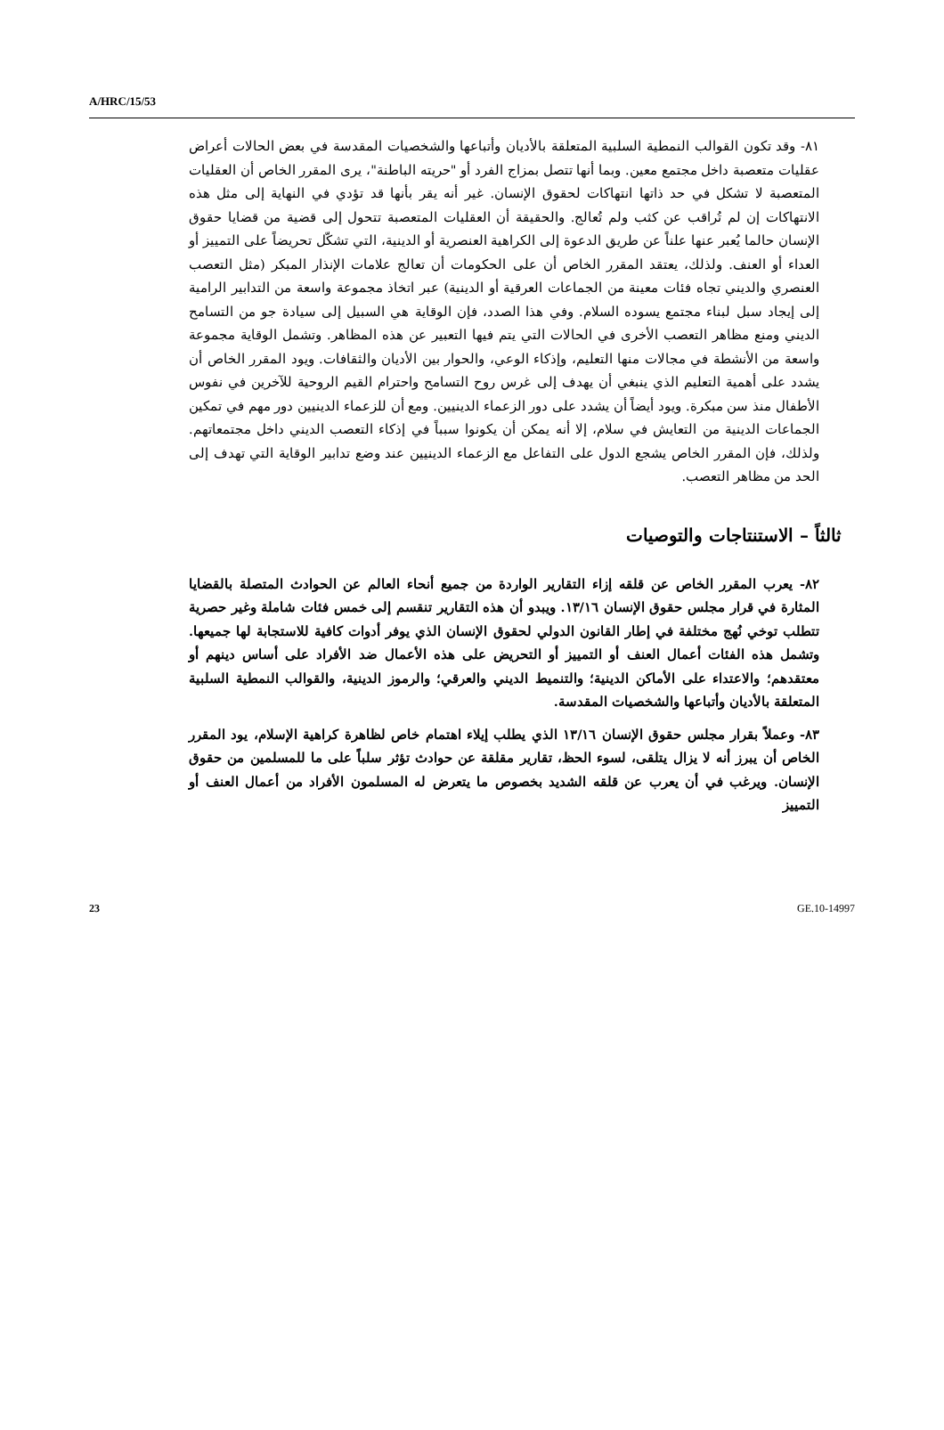A/HRC/15/53
٨١- وقد تكون القوالب النمطية السلبية المتعلقة بالأديان وأتباعها والشخصيات المقدسة في بعض الحالات أعراض عقليات متعصبة داخل مجتمع معين. وبما أنها تتصل بمزاج الفرد أو "حريته الباطنة"، يرى المقرر الخاص أن العقليات المتعصبة لا تشكل في حد ذاتها انتهاكات لحقوق الإنسان. غير أنه يقر بأنها قد تؤدي في النهاية إلى مثل هذه الانتهاكات إن لم تُراقب عن كثب ولم تُعالج. والحقيقة أن العقليات المتعصبة تتحول إلى قضية من قضايا حقوق الإنسان حالما يُعبر عنها علناً عن طريق الدعوة إلى الكراهية العنصرية أو الدينية، التي تشكّل تحريضاً على التمييز أو العداء أو العنف. ولذلك، يعتقد المقرر الخاص أن على الحكومات أن تعالج علامات الإنذار المبكر (مثل التعصب العنصري والديني تجاه فئات معينة من الجماعات العرقية أو الدينية) عبر اتخاذ مجموعة واسعة من التدابير الرامية إلى إيجاد سبل لبناء مجتمع يسوده السلام. وفي هذا الصدد، فإن الوقاية هي السبيل إلى سيادة جو من التسامح الديني ومنع مظاهر التعصب الأخرى في الحالات التي يتم فيها التعبير عن هذه المظاهر. وتشمل الوقاية مجموعة واسعة من الأنشطة في مجالات منها التعليم، وإذكاء الوعي، والحوار بين الأديان والثقافات. ويود المقرر الخاص أن يشدد على أهمية التعليم الذي ينبغي أن يهدف إلى غرس روح التسامح واحترام القيم الروحية للآخرين في نفوس الأطفال منذ سن مبكرة. ويود أيضاً أن يشدد على دور الزعماء الدينيين. ومع أن للزعماء الدينيين دور مهم في تمكين الجماعات الدينية من التعايش في سلام، إلا أنه يمكن أن يكونوا سبباً في إذكاء التعصب الديني داخل مجتمعاتهم. ولذلك، فإن المقرر الخاص يشجع الدول على التفاعل مع الزعماء الدينيين عند وضع تدابير الوقاية التي تهدف إلى الحد من مظاهر التعصب.
ثالثاً – الاستنتاجات والتوصيات
٨٢- يعرب المقرر الخاص عن قلقه إزاء التقارير الواردة من جميع أنحاء العالم عن الحوادث المتصلة بالقضايا المثارة في قرار مجلس حقوق الإنسان ١٣/١٦. ويبدو أن هذه التقارير تنقسم إلى خمس فئات شاملة وغير حصرية تتطلب توخي نُهج مختلفة في إطار القانون الدولي لحقوق الإنسان الذي يوفر أدوات كافية للاستجابة لها جميعها. وتشمل هذه الفئات أعمال العنف أو التمييز أو التحريض على هذه الأعمال ضد الأفراد على أساس دينهم أو معتقدهم؛ والاعتداء على الأماكن الدينية؛ والتنميط الديني والعرقي؛ والرموز الدينية، والقوالب النمطية السلبية المتعلقة بالأديان وأتباعها والشخصيات المقدسة.
٨٣- وعملاً بقرار مجلس حقوق الإنسان ١٣/١٦ الذي يطلب إيلاء اهتمام خاص لظاهرة كراهية الإسلام، يود المقرر الخاص أن يبرز أنه لا يزال يتلقى، لسوء الحظ، تقارير مقلقة عن حوادث تؤثر سلباً على ما للمسلمين من حقوق الإنسان. ويرغب في أن يعرب عن قلقه الشديد بخصوص ما يتعرض له المسلمون الأفراد من أعمال العنف أو التمييز
23 GE.10-14997